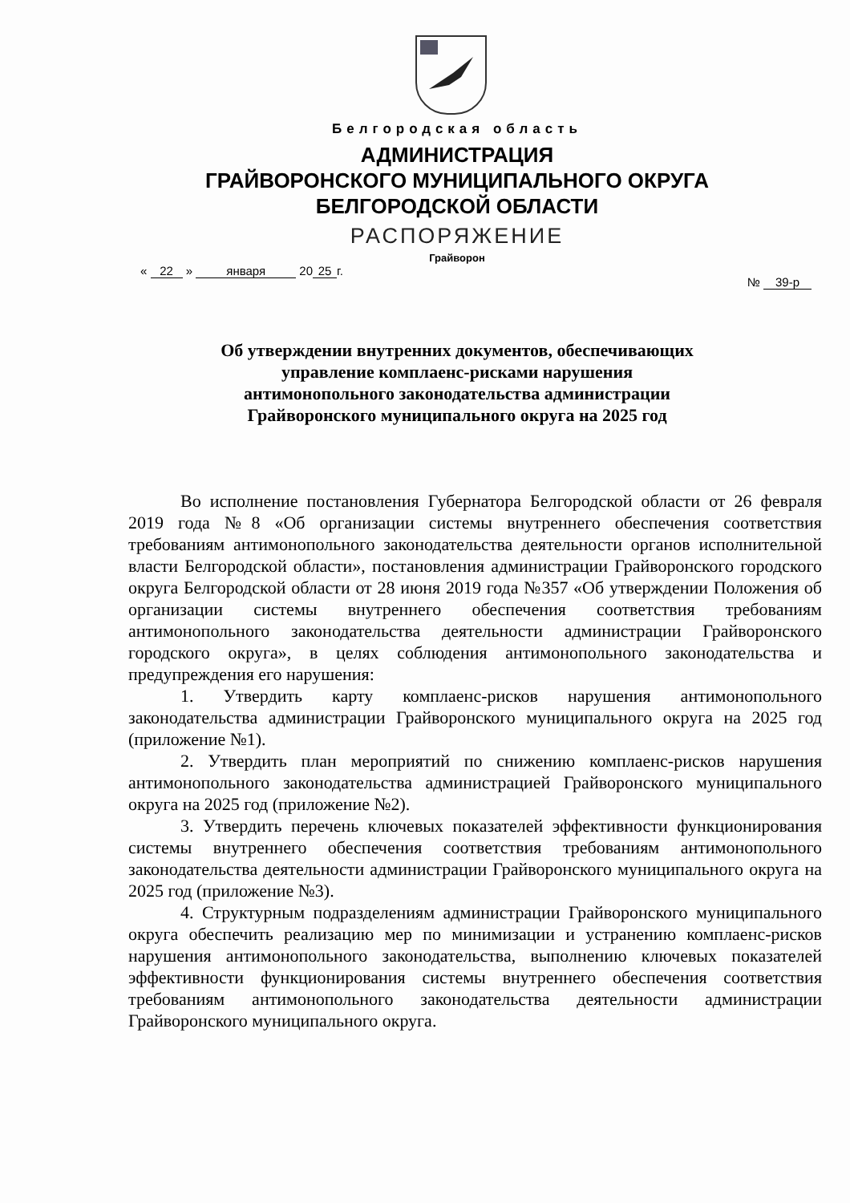Белгородская область
АДМИНИСТРАЦИЯ
ГРАЙВОРОНСКОГО МУНИЦИПАЛЬНОГО ОКРУГА
БЕЛГОРОДСКОЙ ОБЛАСТИ
РАСПОРЯЖЕНИЕ
Грайворон
« 22 » января 20 25 г.
№ 39-р
Об утверждении внутренних документов, обеспечивающих управление комплаенс-рисками нарушения антимонопольного законодательства администрации Грайворонского муниципального округа на 2025 год
Во исполнение постановления Губернатора Белгородской области от 26 февраля 2019 года №8 «Об организации системы внутреннего обеспечения соответствия требованиям антимонопольного законодательства деятельности органов исполнительной власти Белгородской области», постановления администрации Грайворонского городского округа Белгородской области от 28 июня 2019 года №357 «Об утверждении Положения об организации системы внутреннего обеспечения соответствия требованиям антимонопольного законодательства деятельности администрации Грайворонского городского округа», в целях соблюдения антимонопольного законодательства и предупреждения его нарушения:
1. Утвердить карту комплаенс-рисков нарушения антимонопольного законодательства администрации Грайворонского муниципального округа на 2025 год (приложение №1).
2. Утвердить план мероприятий по снижению комплаенс-рисков нарушения антимонопольного законодательства администрацией Грайворонского муниципального округа на 2025 год (приложение №2).
3. Утвердить перечень ключевых показателей эффективности функционирования системы внутреннего обеспечения соответствия требованиям антимонопольного законодательства деятельности администрации Грайворонского муниципального округа на 2025 год (приложение №3).
4. Структурным подразделениям администрации Грайворонского муниципального округа обеспечить реализацию мер по минимизации и устранению комплаенс-рисков нарушения антимонопольного законодательства, выполнению ключевых показателей эффективности функционирования системы внутреннего обеспечения соответствия требованиям антимонопольного законодательства деятельности администрации Грайворонского муниципального округа.